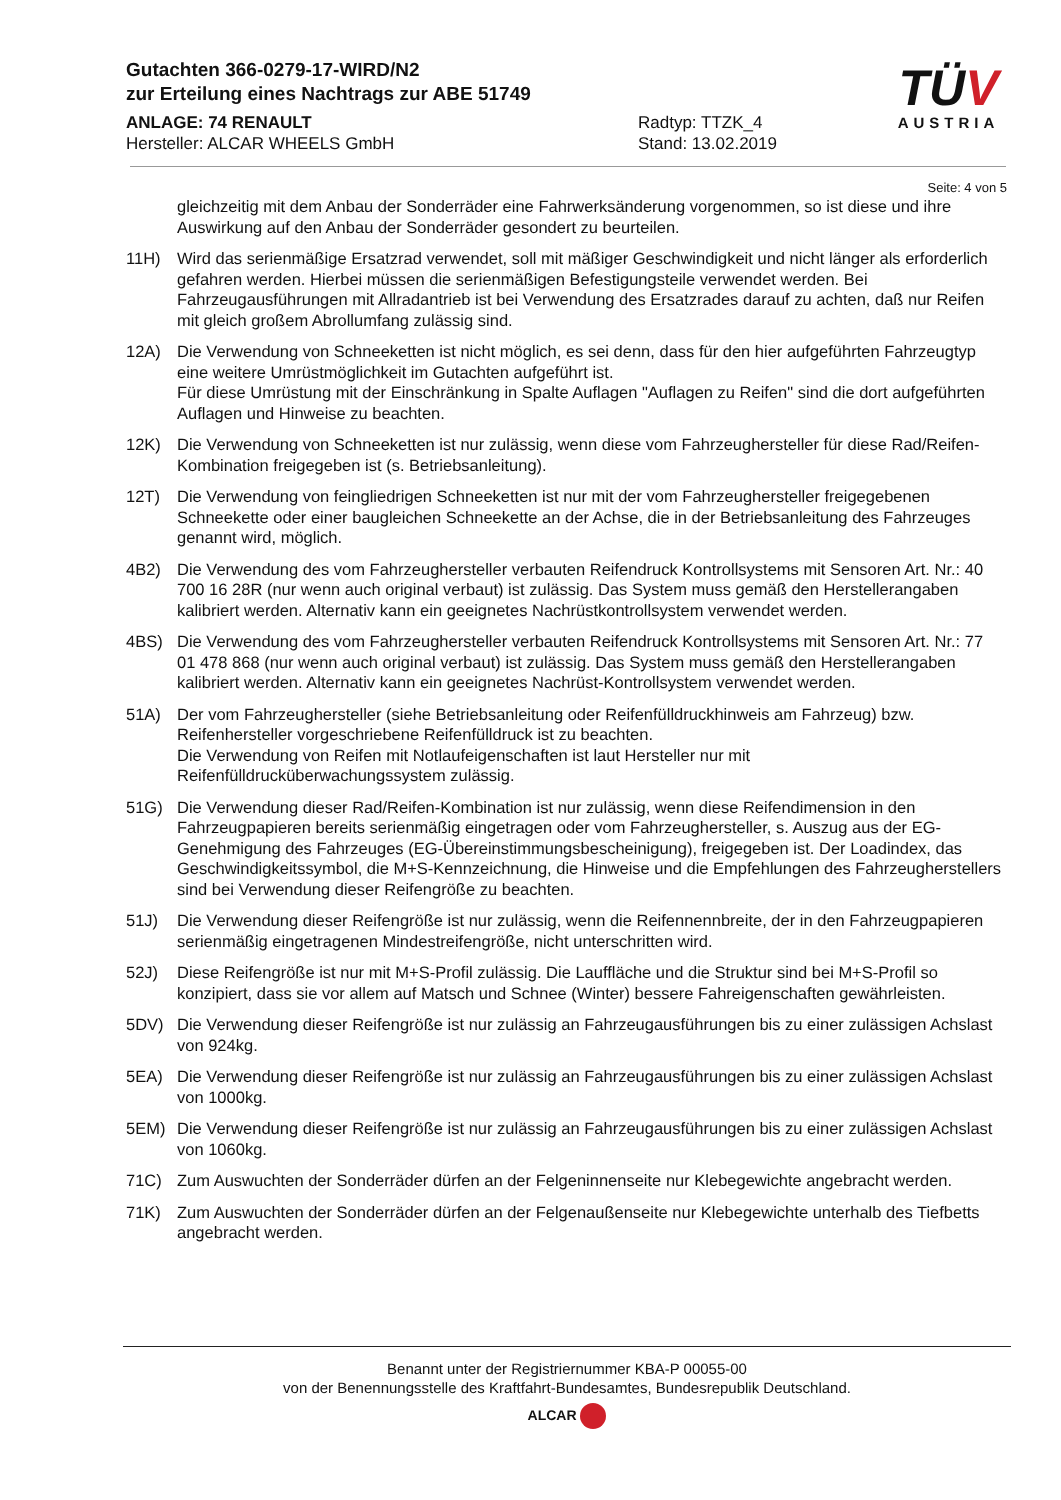Gutachten 366-0279-17-WIRD/N2
zur Erteilung eines Nachtrags zur ABE 51749
ANLAGE: 74 RENAULT Radtyp: TTZK_4
Hersteller: ALCAR WHEELS GmbH Stand: 13.02.2019
TÜV
AUSTRIA
Seite: 4 von 5
gleichzeitig mit dem Anbau der Sonderräder eine Fahrwerksänderung vorgenommen, so ist diese und ihre Auswirkung auf den Anbau der Sonderräder gesondert zu beurteilen.
11H) Wird das serienmäßige Ersatzrad verwendet, soll mit mäßiger Geschwindigkeit und nicht länger als erforderlich gefahren werden. Hierbei müssen die serienmäßigen Befestigungsteile verwendet werden. Bei Fahrzeugausführungen mit Allradantrieb ist bei Verwendung des Ersatzrades darauf zu achten, daß nur Reifen mit gleich großem Abrollumfang zulässig sind.
12A) Die Verwendung von Schneeketten ist nicht möglich, es sei denn, dass für den hier aufgeführten Fahrzeugtyp eine weitere Umrüstmöglichkeit im Gutachten aufgeführt ist.
Für diese Umrüstung mit der Einschränkung in Spalte Auflagen "Auflagen zu Reifen" sind die dort aufgeführten Auflagen und Hinweise zu beachten.
12K) Die Verwendung von Schneeketten ist nur zulässig, wenn diese vom Fahrzeughersteller für diese Rad/Reifen-Kombination freigegeben ist (s. Betriebsanleitung).
12T) Die Verwendung von feingliedrigen Schneeketten ist nur mit der vom Fahrzeughersteller freigegebenen Schneekette oder einer baugleichen Schneekette an der Achse, die in der Betriebsanleitung des Fahrzeuges genannt wird, möglich.
4B2) Die Verwendung des vom Fahrzeughersteller verbauten Reifendruck Kontrollsystems mit Sensoren Art. Nr.: 40 700 16 28R (nur wenn auch original verbaut) ist zulässig. Das System muss gemäß den Herstellerangaben kalibriert werden. Alternativ kann ein geeignetes Nachrüstkontrollsystem verwendet werden.
4BS) Die Verwendung des vom Fahrzeughersteller verbauten Reifendruck Kontrollsystems mit Sensoren Art. Nr.: 77 01 478 868 (nur wenn auch original verbaut) ist zulässig. Das System muss gemäß den Herstellerangaben kalibriert werden. Alternativ kann ein geeignetes Nachrüst-Kontrollsystem verwendet werden.
51A) Der vom Fahrzeughersteller (siehe Betriebsanleitung oder Reifenfülldruckhinweis am Fahrzeug) bzw. Reifenhersteller vorgeschriebene Reifenfülldruck ist zu beachten.
Die Verwendung von Reifen mit Notlaufeigenschaften ist laut Hersteller nur mit Reifenfülldrucküberwachungssystem zulässig.
51G) Die Verwendung dieser Rad/Reifen-Kombination ist nur zulässig, wenn diese Reifendimension in den Fahrzeugpapieren bereits serienmäßig eingetragen oder vom Fahrzeughersteller, s. Auszug aus der EG-Genehmigung des Fahrzeuges (EG-Übereinstimmungsbescheinigung), freigegeben ist. Der Loadindex, das Geschwindigkeitssymbol, die M+S-Kennzeichnung, die Hinweise und die Empfehlungen des Fahrzeugherstellers sind bei Verwendung dieser Reifengröße zu beachten.
51J) Die Verwendung dieser Reifengröße ist nur zulässig, wenn die Reifennennbreite, der in den Fahrzeugpapieren serienmäßig eingetragenen Mindestreifengröße, nicht unterschritten wird.
52J) Diese Reifengröße ist nur mit M+S-Profil zulässig. Die Lauffläche und die Struktur sind bei M+S-Profil so konzipiert, dass sie vor allem auf Matsch und Schnee (Winter) bessere Fahreigenschaften gewährleisten.
5DV) Die Verwendung dieser Reifengröße ist nur zulässig an Fahrzeugausführungen bis zu einer zulässigen Achslast von 924kg.
5EA) Die Verwendung dieser Reifengröße ist nur zulässig an Fahrzeugausführungen bis zu einer zulässigen Achslast von 1000kg.
5EM) Die Verwendung dieser Reifengröße ist nur zulässig an Fahrzeugausführungen bis zu einer zulässigen Achslast von 1060kg.
71C) Zum Auswuchten der Sonderräder dürfen an der Felgeninnenseite nur Klebegewichte angebracht werden.
71K) Zum Auswuchten der Sonderräder dürfen an der Felgenaußenseite nur Klebegewichte unterhalb des Tiefbetts angebracht werden.
Benannt unter der Registriernummer KBA-P 00055-00
von der Benennungsstelle des Kraftfahrt-Bundesamtes, Bundesrepublik Deutschland.
ALCAR